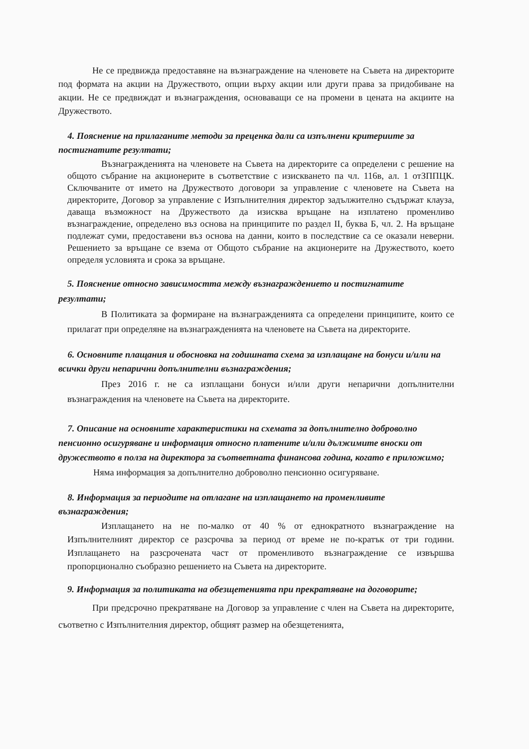Не се предвижда предоставяне на възнаграждение на членовете на Съвета на директорите под формата на акции на Дружеството, опции върху акции или други права за придобиване на акции. Не се предвиждат и възнаграждения, основаващи се на промени в цената на акциите на Дружеството.
4. Пояснение на прилаганите методи за преценка дали са изпълнени критериите за постигнатите резултати;
Възнагражденията на членовете на Съвета на директорите са определени с решение на общото събрание на акционерите в съответствие с изискването па чл. 116в, ал. 1 отЗППЦК. Сключваните от името на Дружеството договори за управление с членовете на Съвета на директорите, Договор за управление с Изпълнителния директор задължително съдържат клауза, даваща възможност на Дружеството да изисква връщане на изплатено променливо възнаграждение, определено въз основа на принципите по раздел II, буква Б, чл. 2. На връщане подлежат суми, предоставени въз основа на данни, които в последствие са се оказали неверни. Решението за връщане се взема от Общото събрание на акционерите на Дружеството, което определя условията и срока за връщане.
5. Пояснение относно зависимостта между възнаграждението и постигнатите
резултати;
В Политиката за формиране на възнагражденията са определени принципите, които се прилагат при определяне на възнагражденията на членовете на Съвета на директорите.
6. Основните плащания и обосновка на годишната схема за изплащане на бонуси и/или на всички други непарични допълнителни възнаграждения;
През 2016 г. не са изплащани бонуси и/или други непарични допълнителни възнаграждения на членовете на Съвета на директорите.
7. Описание на основните характеристики на схемата за допълнително доброволно пенсионно осигуряване и информация относно платените и/или дължимите вноски от дружеството в полза на директора за съответната финансова година, когато е приложимо;
Няма информация за допълнително доброволно пенсионно осигуряване.
8. Информация за периодите на отлагане на изплащането на променливите възнаграждения;
Изплащането на не по-малко от 40 % от еднократното възнаграждение на Изпълнителният директор се разсрочва за период от време не по-кратък от три години. Изплащането на разсрочената част от променливото възнаграждение се извършва пропорционално съобразно решението на Съвета на директорите.
9. Информация за политиката на обезщетенията при прекратяване на договорите;
При предсрочно прекратяване на Договор за управление с член на Съвета на директорите, съответно с Изпълнителния директор, общият размер на обезщетенията,